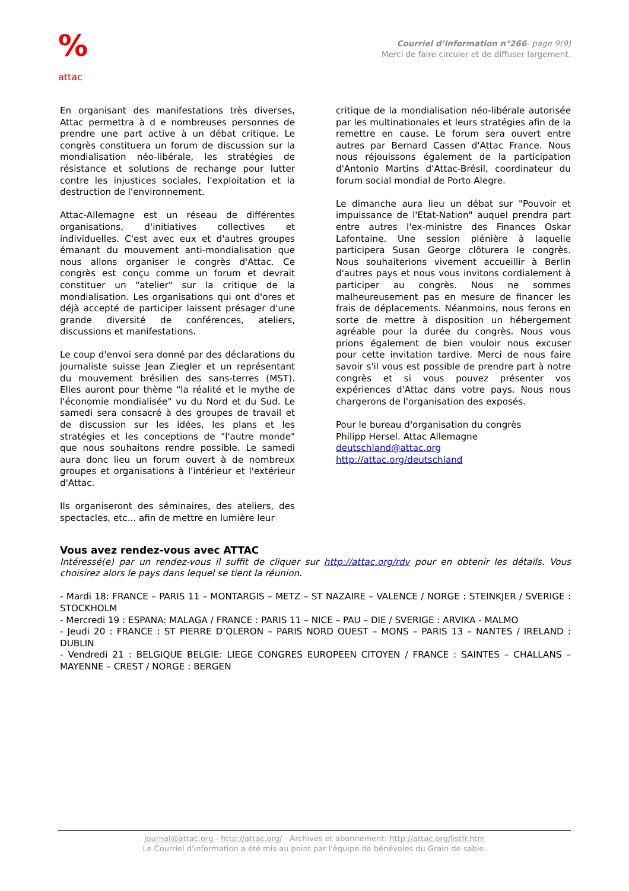%
attac
Courriel d’information n°266- page 9(9)
Merci de faire circuler et de diffuser largement.
En organisant des manifestations très diverses, Attac permettra à d e nombreuses personnes de prendre une part active à un débat critique. Le congrès constituera un forum de discussion sur la mondialisation néo-libérale, les stratégies de résistance et solutions de rechange pour lutter contre les injustices sociales, l'exploitation et la destruction de l'environnement.
Attac-Allemagne est un réseau de différentes organisations, d'initiatives collectives et individuelles. C'est avec eux et d'autres groupes émanant du mouvement anti-mondialisation que nous allons organiser le congrès d'Attac. Ce congrès est conçu comme un forum et devrait constituer un "atelier" sur la critique de la mondialisation. Les organisations qui ont d'ores et déjà accepté de participer laissent présager d'une grande diversité de conférences, ateliers, discussions et manifestations.
Le coup d'envoi sera donné par des déclarations du journaliste suisse Jean Ziegler et un représentant du mouvement brésilien des sans-terres (MST). Elles auront pour thème "la réalité et le mythe de l'économie mondialisée" vu du Nord et du Sud. Le samedi sera consacré à des groupes de travail et de discussion sur les idées, les plans et les stratégies et les conceptions de "l'autre monde" que nous souhaitons rendre possible. Le samedi aura donc lieu un forum ouvert à de nombreux groupes et organisations à l'intérieur et l'extérieur d'Attac.
Ils organiseront des séminaires, des ateliers, des spectacles, etc... afin de mettre en lumière leur
critique de la mondialisation néo-libérale autorisée par les multinationales et leurs stratégies afin de la remettre en cause. Le forum sera ouvert entre autres par Bernard Cassen d'Attac France. Nous nous réjouissons également de la participation d'Antonio Martins d'Attac-Brésil, coordinateur du forum social mondial de Porto Alegre.
Le dimanche aura lieu un débat sur "Pouvoir et impuissance de l'Etat-Nation" auquel prendra part entre autres l'ex-ministre des Finances Oskar Lafontaine. Une session plénière à laquelle participera Susan George clôturera le congrès. Nous souhaiterions vivement accueillir à Berlin d'autres pays et nous vous invitons cordialement à participer au congrès. Nous ne sommes malheureusement pas en mesure de financer les frais de déplacements. Néanmoins, nous ferons en sorte de mettre à disposition un hébergement agréable pour la durée du congrès. Nous vous prions également de bien vouloir nous excuser pour cette invitation tardive. Merci de nous faire savoir s'il vous est possible de prendre part à notre congrès et si vous pouvez présenter vos expériences d'Attac dans votre pays. Nous nous chargerons de l'organisation des exposés.
Pour le bureau d'organisation du congrès
Philipp Hersel. Attac Allemagne
deutschland@attac.org
http://attac.org/deutschland
Vous avez rendez-vous avec ATTAC
Intéressé(e) par un rendez-vous il suffit de cliquer sur http://attac.org/rdv pour en obtenir les détails. Vous choisirez alors le pays dans lequel se tient la réunion.
- Mardi 18: FRANCE – PARIS 11 – MONTARGIS – METZ – ST NAZAIRE – VALENCE / NORGE : STEINKJER / SVERIGE : STOCKHOLM
- Mercredi 19 : ESPANA: MALAGA / FRANCE : PARIS 11 – NICE – PAU – DIE / SVERIGE : ARVIKA - MALMO
- Jeudi 20 : FRANCE : ST PIERRE D’OLERON – PARIS NORD OUEST – MONS – PARIS 13 – NANTES / IRELAND : DUBLIN
- Vendredi 21 : BELGIQUE BELGIE: LIEGE CONGRES EUROPEEN CITOYEN / FRANCE : SAINTES – CHALLANS – MAYENNE – CREST / NORGE : BERGEN
journal@attac.org - http://attac.org/ - Archives et abonnement: http://attac.org/listfr.htm
Le Courriel d'information a été mis au point par l'équipe de bénévoles du Grain de sable.